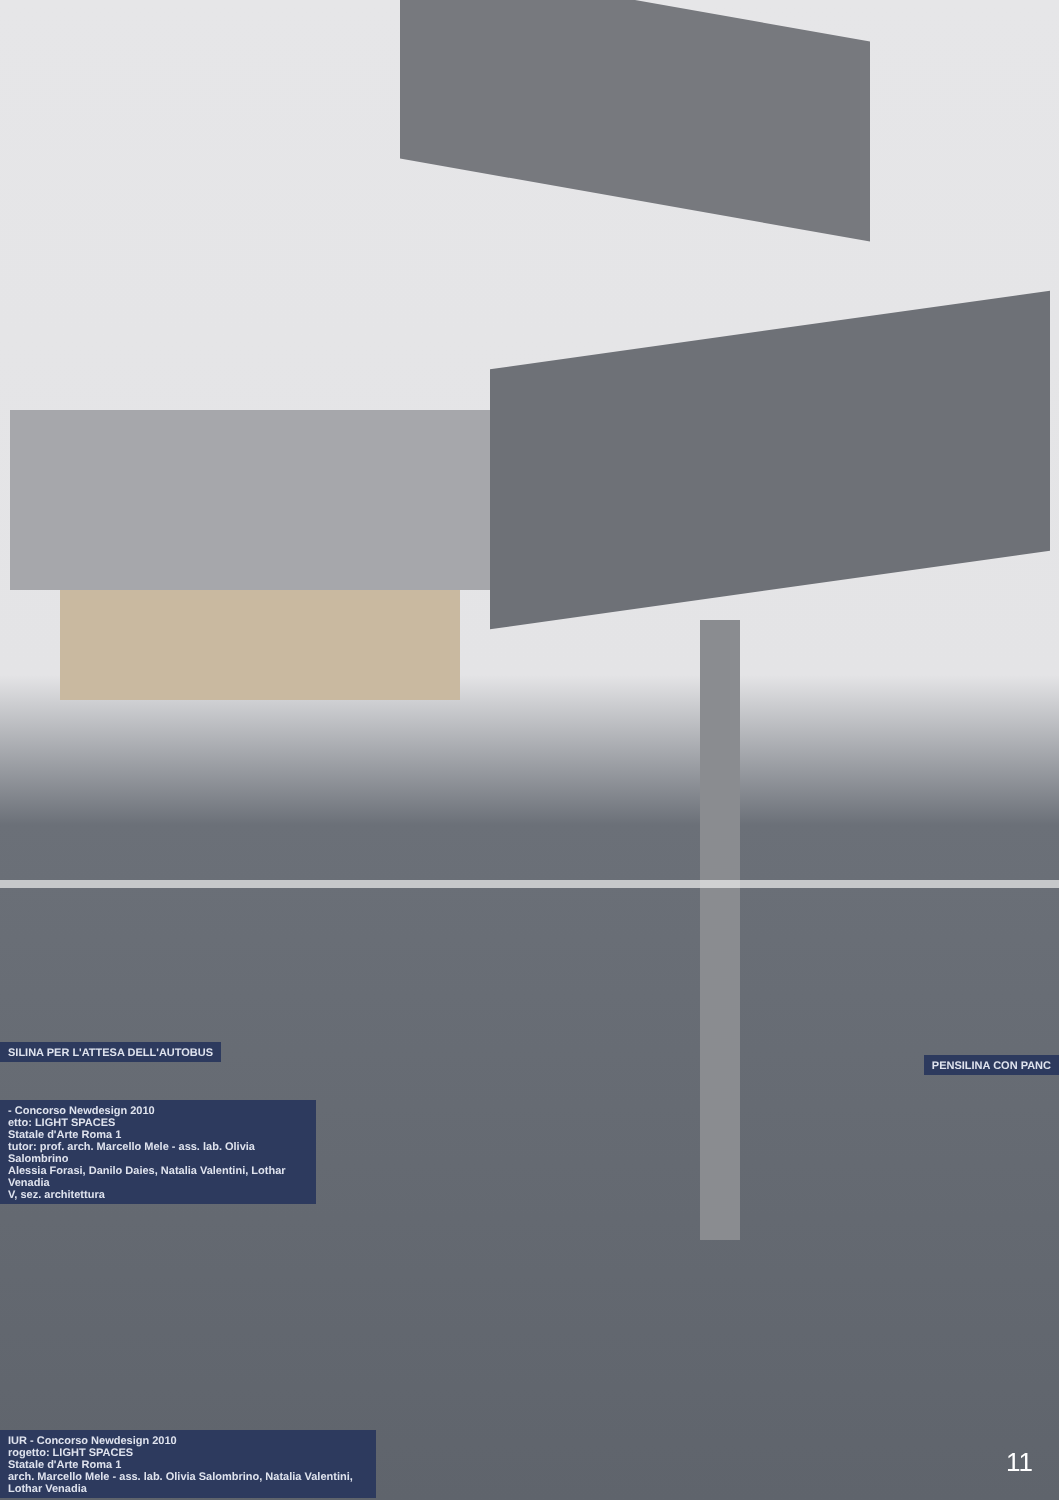SILINA PER L'ATTESA DELL'AUTOBUS
PENSILINA CON PANC
- Concorso Newdesign 2010
etto: LIGHT SPACES
Statale d'Arte Roma 1
tutor: prof. arch. Marcello Mele - ass. lab. Olivia Salombrino
Alessia Forasi, Danilo Daies, Natalia Valentini, Lothar Venadia
V, sez. architettura
IUR - Concorso Newdesign 2010
rogetto: LIGHT SPACES
Statale d'Arte Roma 1
arch. Marcello Mele - ass. lab. Olivia Salombrino, Natalia Valentini, Lothar Venadia
11